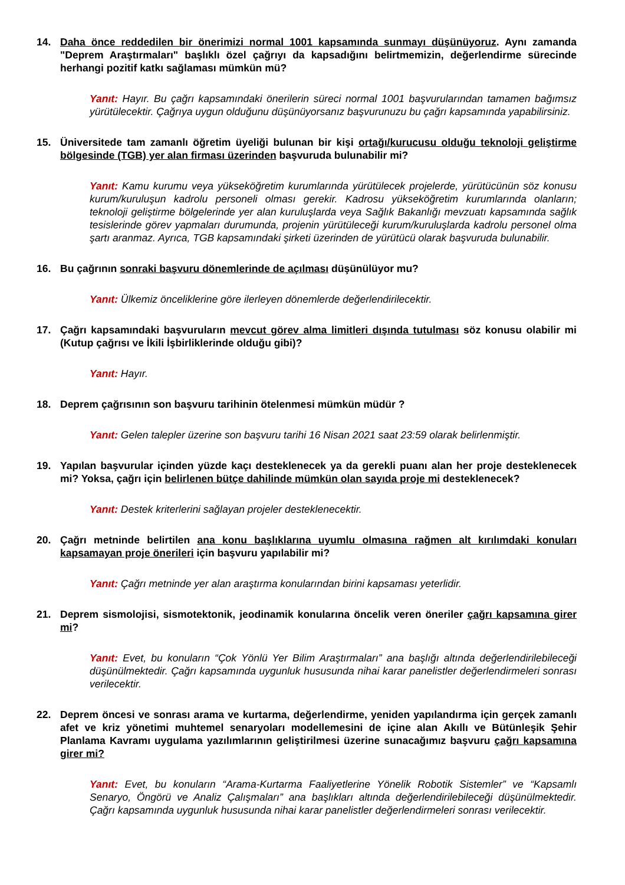14. Daha önce reddedilen bir önerimizi normal 1001 kapsamında sunmayı düşünüyoruz. Aynı zamanda "Deprem Araştırmaları" başlıklı özel çağrıyı da kapsadığını belirtmemizin, değerlendirme sürecinde herhangi pozitif katkı sağlaması mümkün mü?
Yanıt: Hayır. Bu çağrı kapsamındaki önerilerin süreci normal 1001 başvurularından tamamen bağımsız yürütülecektir. Çağrıya uygun olduğunu düşünüyorsanız başvurunuzu bu çağrı kapsamında yapabilirsiniz.
15. Üniversitede tam zamanlı öğretim üyeliği bulunan bir kişi ortağı/kurucusu olduğu teknoloji geliştirme bölgesinde (TGB) yer alan firması üzerinden başvuruda bulunabilir mi?
Yanıt: Kamu kurumu veya yükseköğretim kurumlarında yürütülecek projelerde, yürütücünün söz konusu kurum/kuruluşun kadrolu personeli olması gerekir. Kadrosu yükseköğretim kurumlarında olanların; teknoloji geliştirme bölgelerinde yer alan kuruluşlarda veya Sağlık Bakanlığı mevzuatı kapsamında sağlık tesislerinde görev yapmaları durumunda, projenin yürütüleceği kurum/kuruluşlarda kadrolu personel olma şartı aranmaz. Ayrıca, TGB kapsamındaki şirketi üzerinden de yürütücü olarak başvuruda bulunabilir.
16. Bu çağrının sonraki başvuru dönemlerinde de açılması düşünülüyor mu?
Yanıt: Ülkemiz önceliklerine göre ilerleyen dönemlerde değerlendirilecektir.
17. Çağrı kapsamındaki başvuruların mevcut görev alma limitleri dışında tutulması söz konusu olabilir mi (Kutup çağrısı ve İkili İşbirliklerinde olduğu gibi)?
Yanıt: Hayır.
18. Deprem çağrısının son başvuru tarihinin ötelenmesi mümkün müdür ?
Yanıt: Gelen talepler üzerine son başvuru tarihi 16 Nisan 2021 saat 23:59 olarak belirlenmiştir.
19. Yapılan başvurular içinden yüzde kaçı desteklenecek ya da gerekli puanı alan her proje desteklenecek mi? Yoksa, çağrı için belirlenen bütçe dahilinde mümkün olan sayıda proje mi desteklenecek?
Yanıt: Destek kriterlerini sağlayan projeler desteklenecektir.
20. Çağrı metninde belirtilen ana konu başlıklarına uyumlu olmasına rağmen alt kırılımdaki konuları kapsamayan proje önerileri için başvuru yapılabilir mi?
Yanıt: Çağrı metninde yer alan araştırma konularından birini kapsaması yeterlidir.
21. Deprem sismolojisi, sismotektonik, jeodinamik konularına öncelik veren öneriler çağrı kapsamına girer mi?
Yanıt: Evet, bu konuların “Çok Yönlü Yer Bilim Araştırmaları” ana başlığı altında değerlendirilebileceği düşünülmektedir. Çağrı kapsamında uygunluk hususunda nihai karar panelistler değerlendirmeleri sonrası verilecektir.
22. Deprem öncesi ve sonrası arama ve kurtarma, değerlendirme, yeniden yapılandırma için gerçek zamanlı afet ve kriz yönetimi muhtemel senaryoları modellemesini de içine alan Akıllı ve Bütünleşik Şehir Planlama Kavramı uygulama yazılımlarının geliştirilmesi üzerine sunacağımız başvuru çağrı kapsamına girer mi?
Yanıt: Evet, bu konuların “Arama-Kurtarma Faaliyetlerine Yönelik Robotik Sistemler” ve “Kapsamlı Senaryo, Öngörü ve Analiz Çalışmaları” ana başlıkları altında değerlendirilebileceği düşünülmektedir. Çağrı kapsamında uygunluk hususunda nihai karar panelistler değerlendirmeleri sonrası verilecektir.